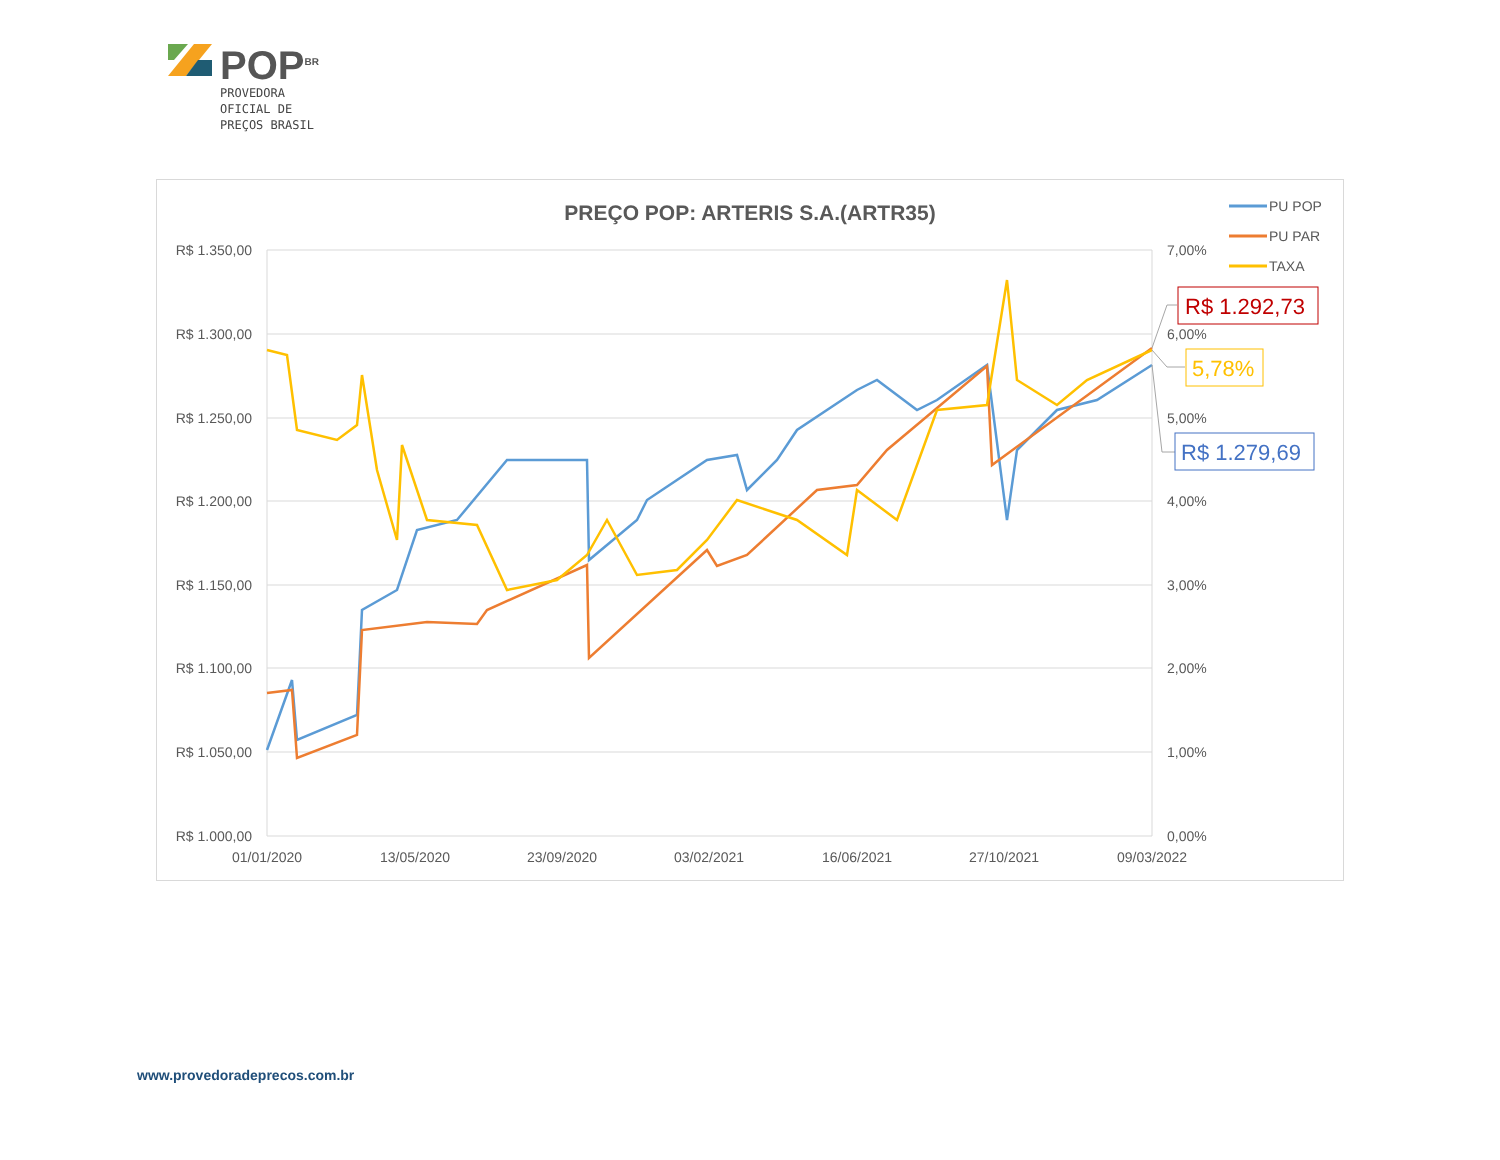POP<sup>BR</sup>
PROVEDORA
OFICIAL DE
PREÇOS BRASIL
PREÇO POP: ARTERIS S.A.(ARTR35)
R$ 1.350,00
R$ 1.300,00
R$ 1.250,00
R$ 1.200,00
R$ 1.150,00
R$ 1.100,00
R$ 1.050,00
R$ 1.000,00
7,00%
6,00%
5,00%
4,00%
3,00%
2,00%
1,00%
0,00%
01/01/2020
13/05/2020
23/09/2020
03/02/2021
16/06/2021
27/10/2021
09/03/2022
PU POP
PU PAR
TAXA
R$ 1.292,73
5,78%
R$ 1.279,69
www.provedoradeprecos.com.br